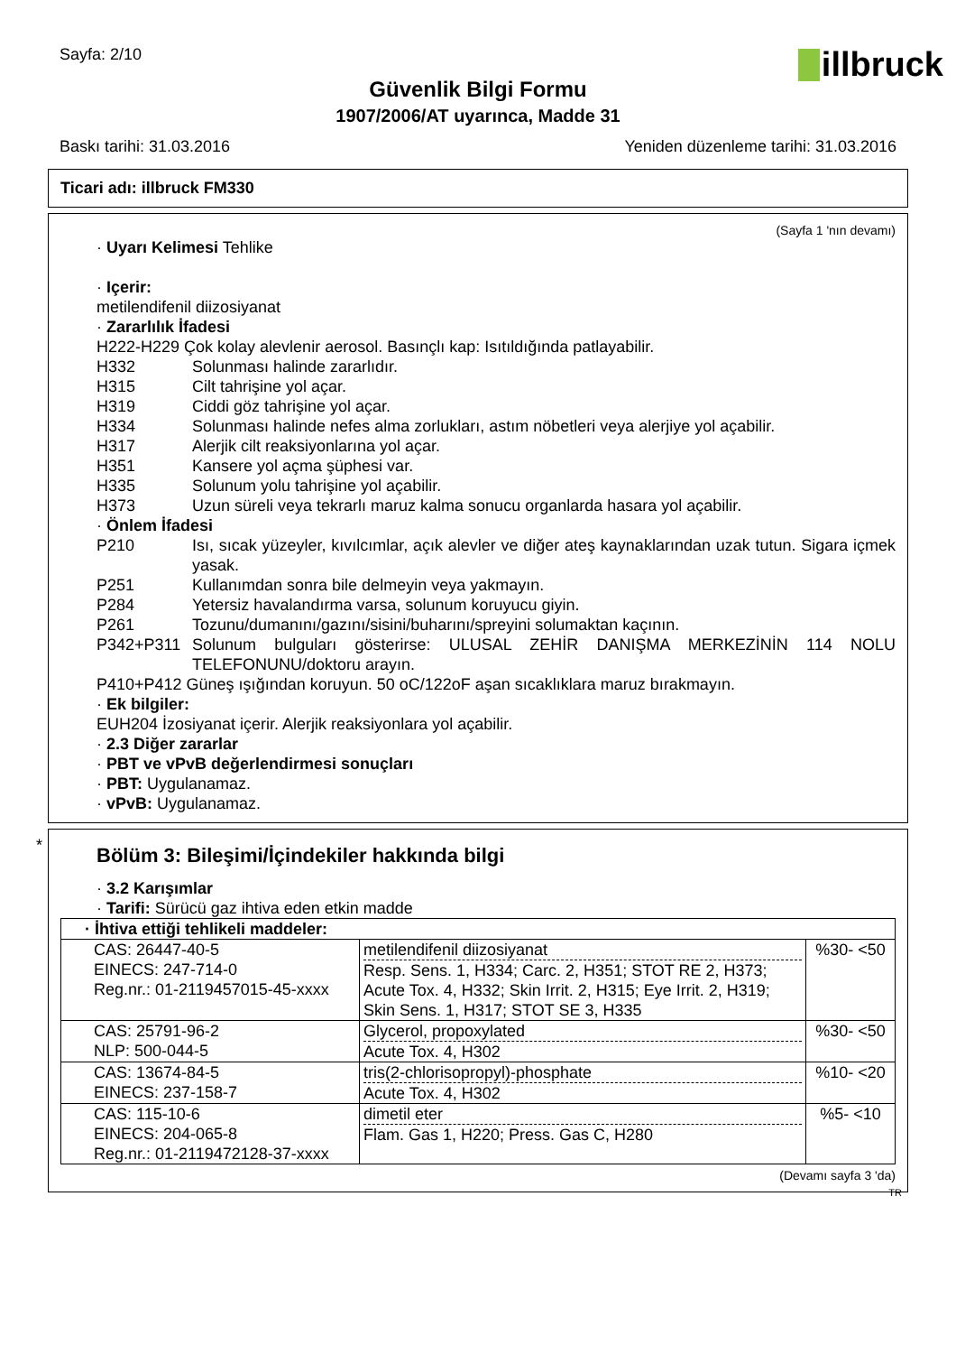Sayfa: 2/10
illbruck
Güvenlik Bilgi Formu
1907/2006/AT uyarınca, Madde 31
Baskı tarihi: 31.03.2016 Yeniden düzenleme tarihi: 31.03.2016
Ticari adı: illbruck FM330
(Sayfa 1 'nın devamı)
· Uyarı Kelimesi Tehlike
· Içerir:
metilendifenil diizosiyanat
· Zararlılık İfadesi
H222-H229 Çok kolay alevlenir aerosol. Basınçlı kap: Isıtıldığında patlayabilir.
H332 Solunması halinde zararlıdır.
H315 Cilt tahrişine yol açar.
H319 Ciddi göz tahrişine yol açar.
H334 Solunması halinde nefes alma zorlukları, astım nöbetleri veya alerjiye yol açabilir.
H317 Alerjik cilt reaksiyonlarına yol açar.
H351 Kansere yol açma şüphesi var.
H335 Solunum yolu tahrişine yol açabilir.
H373 Uzun süreli veya tekrarlı maruz kalma sonucu organlarda hasara yol açabilir.
· Önlem İfadesi
P210 Isı, sıcak yüzeyler, kıvılcımlar, açık alevler ve diğer ateş kaynaklarından uzak tutun. Sigara içmek yasak.
P251 Kullanımdan sonra bile delmeyin veya yakmayın.
P284 Yetersiz havalandırma varsa, solunum koruyucu giyin.
P261 Tozunu/dumanını/gazını/sisini/buharını/spreyini solumaktan kaçının.
P342+P311 Solunum bulguları gösterirse: ULUSAL ZEHİR DANIŞMA MERKEZİNİN 114 NOLU TELEFONUNU/doktoru arayın.
P410+P412 Güneş ışığından koruyun. 50 oC/122oF aşan sıcaklıklara maruz bırakmayın.
· Ek bilgiler:
EUH204 İzosiyanat içerir. Alerjik reaksiyonlara yol açabilir.
· 2.3 Diğer zararlar
· PBT ve vPvB değerlendirmesi sonuçları
· PBT: Uygulanamaz.
· vPvB: Uygulanamaz.
*
Bölüm 3: Bileşimi/İçindekiler hakkında bilgi
· 3.2 Karışımlar
· Tarifi: Sürücü gaz ihtiva eden etkin madde
| · İhtiva ettiği tehlikeli maddeler: | | |
| CAS: 26447-40-5 EINECS: 247-714-0 Reg.nr.: 01-2119457015-45-xxxx | metilendifenil diizosiyanat Resp. Sens. 1, H334; Carc. 2, H351; STOT RE 2, H373; Acute Tox. 4, H332; Skin Irrit. 2, H315; Eye Irrit. 2, H319; Skin Sens. 1, H317; STOT SE 3, H335 | %30- <50 |
| CAS: 25791-96-2 NLP: 500-044-5 | Glycerol, propoxylated Acute Tox. 4, H302 | %30- <50 |
| CAS: 13674-84-5 EINECS: 237-158-7 | tris(2-chlorisopropyl)-phosphate Acute Tox. 4, H302 | %10- <20 |
| CAS: 115-10-6 EINECS: 204-065-8 Reg.nr.: 01-2119472128-37-xxxx | dimetil eter Flam. Gas 1, H220; Press. Gas C, H280 | %5- <10 |
(Devamı sayfa 3 'da)
TR